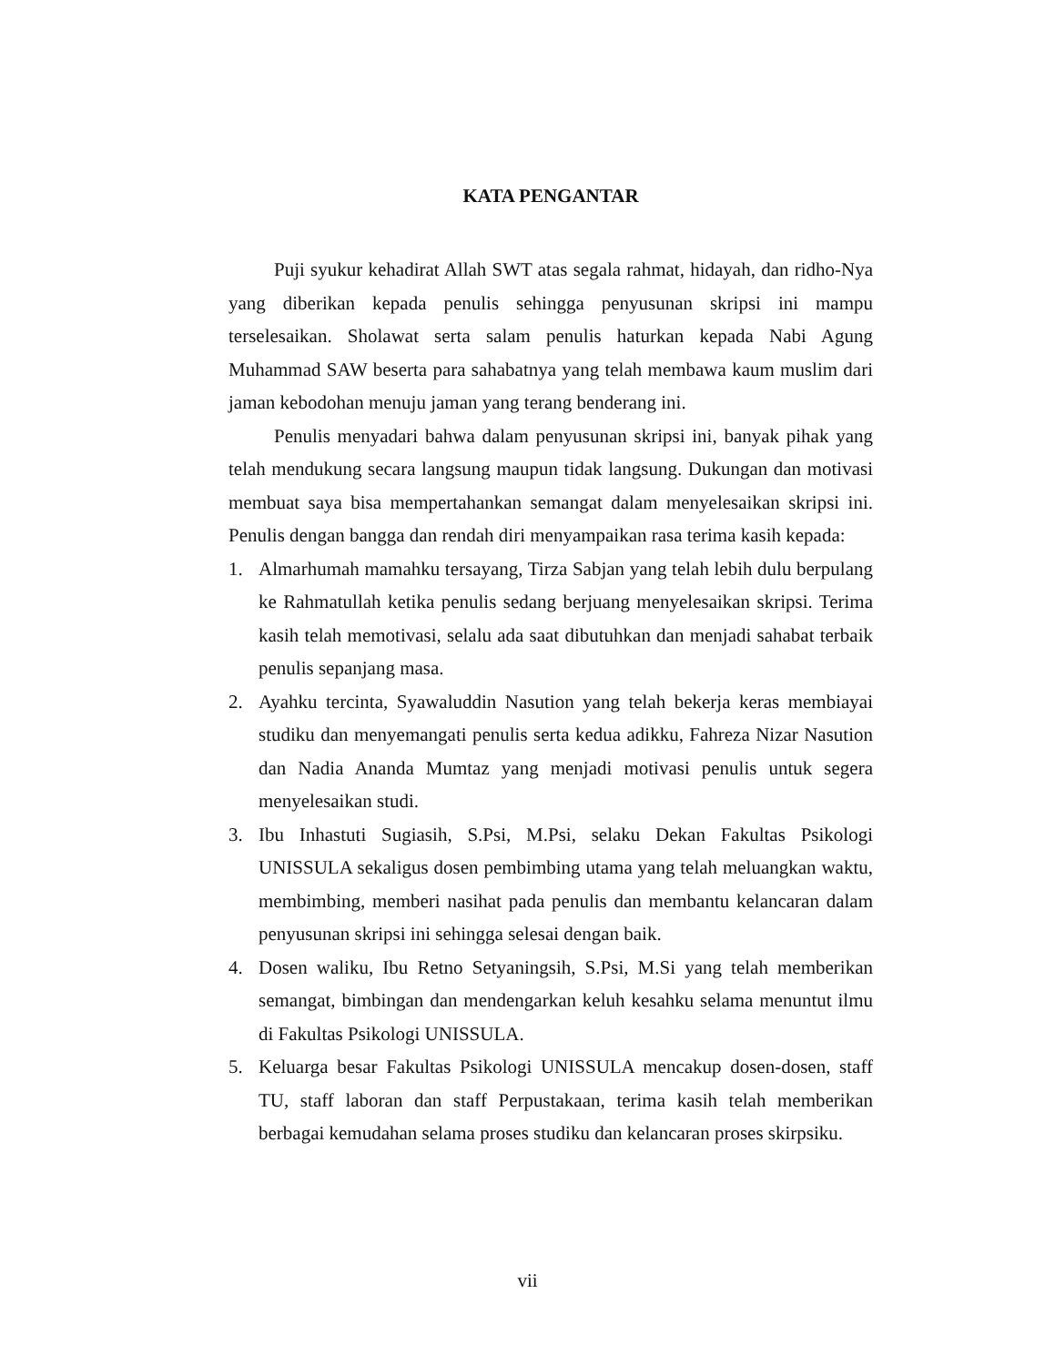KATA PENGANTAR
Puji syukur kehadirat Allah SWT atas segala rahmat, hidayah, dan ridho-Nya yang diberikan kepada penulis sehingga penyusunan skripsi ini mampu terselesaikan. Sholawat serta salam penulis haturkan kepada Nabi Agung Muhammad SAW beserta para sahabatnya yang telah membawa kaum muslim dari jaman kebodohan menuju jaman yang terang benderang ini.
Penulis menyadari bahwa dalam penyusunan skripsi ini, banyak pihak yang telah mendukung secara langsung maupun tidak langsung. Dukungan dan motivasi membuat saya bisa mempertahankan semangat dalam menyelesaikan skripsi ini. Penulis dengan bangga dan rendah diri menyampaikan rasa terima kasih kepada:
1. Almarhumah mamahku tersayang, Tirza Sabjan yang telah lebih dulu berpulang ke Rahmatullah ketika penulis sedang berjuang menyelesaikan skripsi. Terima kasih telah memotivasi, selalu ada saat dibutuhkan dan menjadi sahabat terbaik penulis sepanjang masa.
2. Ayahku tercinta, Syawaluddin Nasution yang telah bekerja keras membiayai studiku dan menyemangati penulis serta kedua adikku, Fahreza Nizar Nasution dan Nadia Ananda Mumtaz yang menjadi motivasi penulis untuk segera menyelesaikan studi.
3. Ibu Inhastuti Sugiasih, S.Psi, M.Psi, selaku Dekan Fakultas Psikologi UNISSULA sekaligus dosen pembimbing utama yang telah meluangkan waktu, membimbing, memberi nasihat pada penulis dan membantu kelancaran dalam penyusunan skripsi ini sehingga selesai dengan baik.
4. Dosen waliku, Ibu Retno Setyaningsih, S.Psi, M.Si yang telah memberikan semangat, bimbingan dan mendengarkan keluh kesahku selama menuntut ilmu di Fakultas Psikologi UNISSULA.
5. Keluarga besar Fakultas Psikologi UNISSULA mencakup dosen-dosen, staff TU, staff laboran dan staff Perpustakaan, terima kasih telah memberikan berbagai kemudahan selama proses studiku dan kelancaran proses skirpsiku.
vii